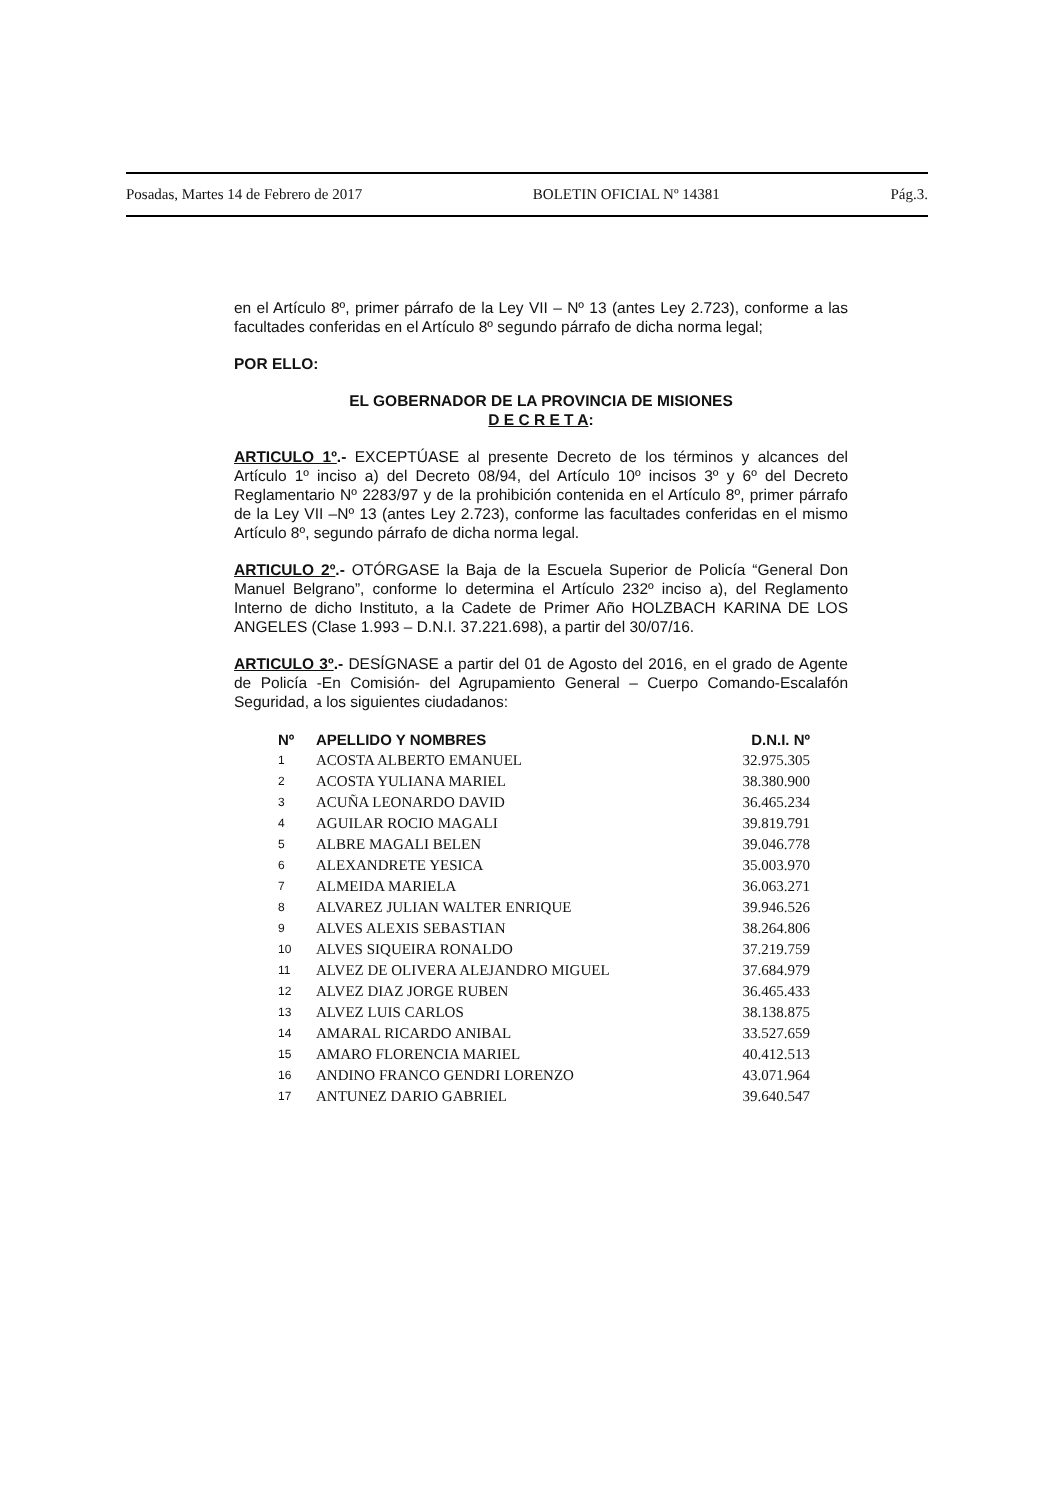Posadas, Martes 14 de Febrero de 2017 BOLETIN OFICIAL Nº 14381 Pág.3.
en el Artículo 8º, primer párrafo de la Ley VII – Nº 13 (antes Ley 2.723), conforme a las facultades conferidas en el Artículo 8º segundo párrafo de dicha norma legal;
POR ELLO:
EL GOBERNADOR DE LA PROVINCIA DE MISIONES
D E C R E T A:
ARTICULO 1º.- EXCEPTÚASE al presente Decreto de los términos y alcances del Artículo 1º inciso a) del Decreto 08/94, del Artículo 10º incisos 3º y 6º del Decreto Reglamentario Nº 2283/97 y de la prohibición contenida en el Artículo 8º, primer párrafo de la Ley VII –Nº 13 (antes Ley 2.723), conforme las facultades conferidas en el mismo Artículo 8º, segundo párrafo de dicha norma legal.
ARTICULO 2º.- OTÓRGASE la Baja de la Escuela Superior de Policía “General Don Manuel Belgrano”, conforme lo determina el Artículo 232º inciso a), del Reglamento Interno de dicho Instituto, a la Cadete de Primer Año HOLZBACH KARINA DE LOS ANGELES (Clase 1.993 – D.N.I. 37.221.698), a partir del 30/07/16.
ARTICULO 3º.- DESÍGNASE a partir del 01 de Agosto del 2016, en el grado de Agente de Policía -En Comisión- del Agrupamiento General – Cuerpo Comando-Escalafón Seguridad, a los siguientes ciudadanos:
| Nº | APELLIDO Y NOMBRES | D.N.I. Nº |
| --- | --- | --- |
| 1 | ACOSTA ALBERTO EMANUEL | 32.975.305 |
| 2 | ACOSTA YULIANA MARIEL | 38.380.900 |
| 3 | ACUÑA LEONARDO DAVID | 36.465.234 |
| 4 | AGUILAR ROCIO MAGALI | 39.819.791 |
| 5 | ALBRE MAGALI BELEN | 39.046.778 |
| 6 | ALEXANDRETE YESICA | 35.003.970 |
| 7 | ALMEIDA MARIELA | 36.063.271 |
| 8 | ALVAREZ JULIAN WALTER ENRIQUE | 39.946.526 |
| 9 | ALVES ALEXIS SEBASTIAN | 38.264.806 |
| 10 | ALVES SIQUEIRA RONALDO | 37.219.759 |
| 11 | ALVEZ DE OLIVERA ALEJANDRO MIGUEL | 37.684.979 |
| 12 | ALVEZ DIAZ JORGE RUBEN | 36.465.433 |
| 13 | ALVEZ LUIS CARLOS | 38.138.875 |
| 14 | AMARAL RICARDO ANIBAL | 33.527.659 |
| 15 | AMARO FLORENCIA MARIEL | 40.412.513 |
| 16 | ANDINO FRANCO GENDRI LORENZO | 43.071.964 |
| 17 | ANTUNEZ DARIO GABRIEL | 39.640.547 |